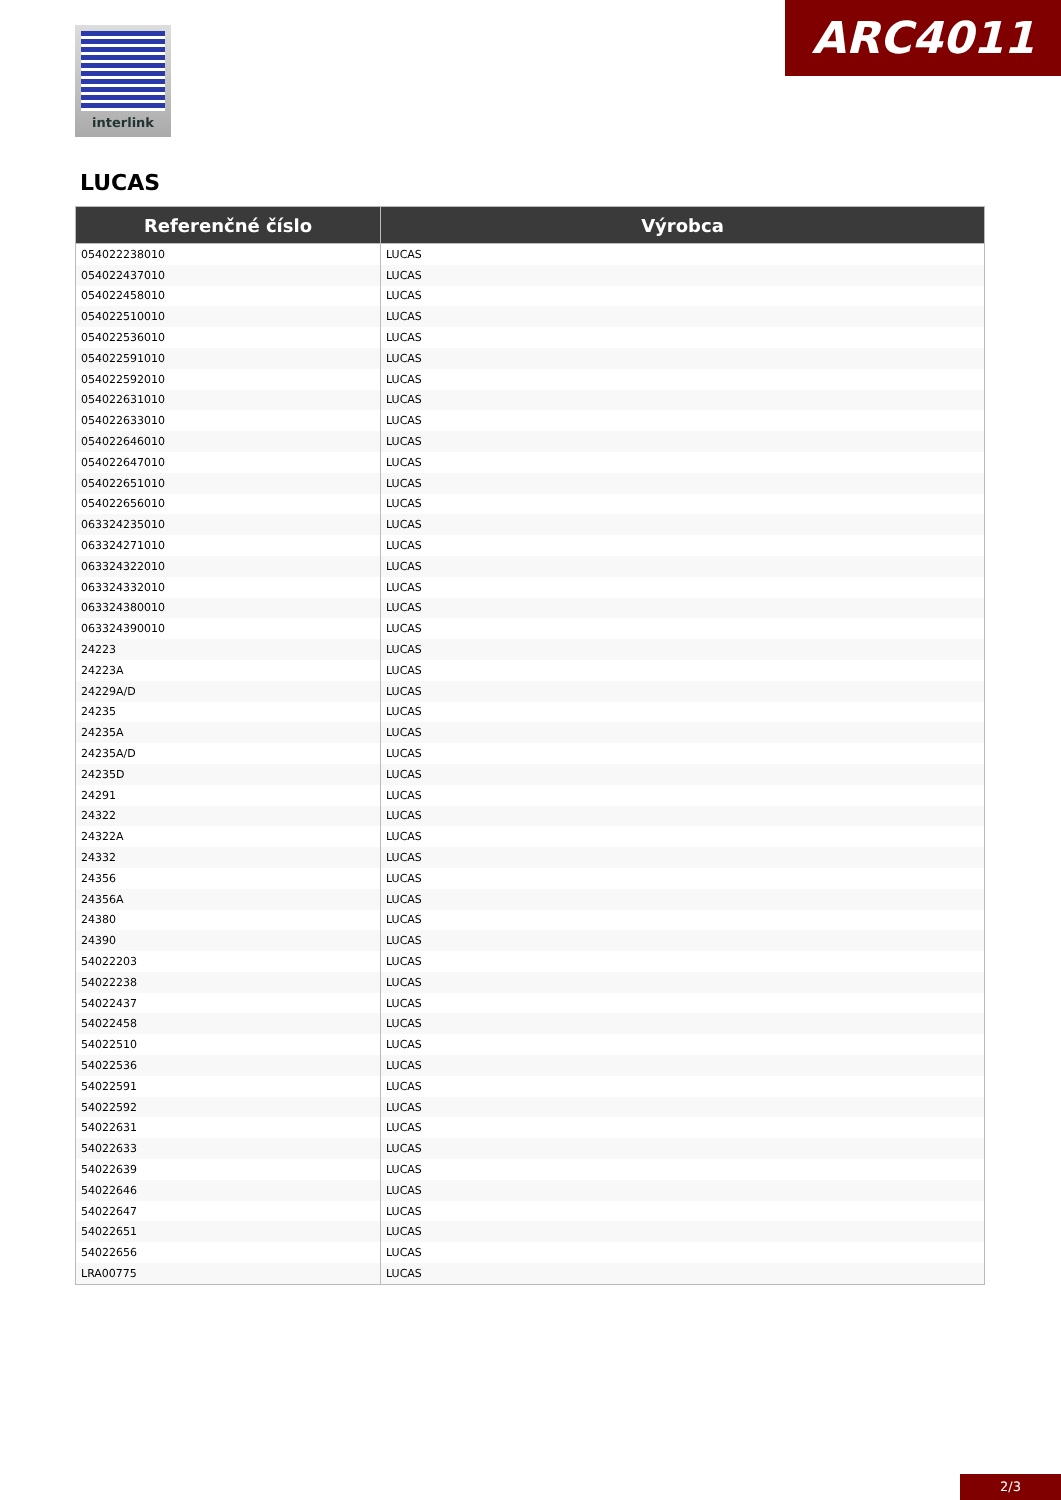interlink ARC4011
LUCAS
| Referenčné číslo | Výrobca |
| --- | --- |
| 054022238010 | LUCAS |
| 054022437010 | LUCAS |
| 054022458010 | LUCAS |
| 054022510010 | LUCAS |
| 054022536010 | LUCAS |
| 054022591010 | LUCAS |
| 054022592010 | LUCAS |
| 054022631010 | LUCAS |
| 054022633010 | LUCAS |
| 054022646010 | LUCAS |
| 054022647010 | LUCAS |
| 054022651010 | LUCAS |
| 054022656010 | LUCAS |
| 063324235010 | LUCAS |
| 063324271010 | LUCAS |
| 063324322010 | LUCAS |
| 063324332010 | LUCAS |
| 063324380010 | LUCAS |
| 063324390010 | LUCAS |
| 24223 | LUCAS |
| 24223A | LUCAS |
| 24229A/D | LUCAS |
| 24235 | LUCAS |
| 24235A | LUCAS |
| 24235A/D | LUCAS |
| 24235D | LUCAS |
| 24291 | LUCAS |
| 24322 | LUCAS |
| 24322A | LUCAS |
| 24332 | LUCAS |
| 24356 | LUCAS |
| 24356A | LUCAS |
| 24380 | LUCAS |
| 24390 | LUCAS |
| 54022203 | LUCAS |
| 54022238 | LUCAS |
| 54022437 | LUCAS |
| 54022458 | LUCAS |
| 54022510 | LUCAS |
| 54022536 | LUCAS |
| 54022591 | LUCAS |
| 54022592 | LUCAS |
| 54022631 | LUCAS |
| 54022633 | LUCAS |
| 54022639 | LUCAS |
| 54022646 | LUCAS |
| 54022647 | LUCAS |
| 54022651 | LUCAS |
| 54022656 | LUCAS |
| LRA00775 | LUCAS |
2/3